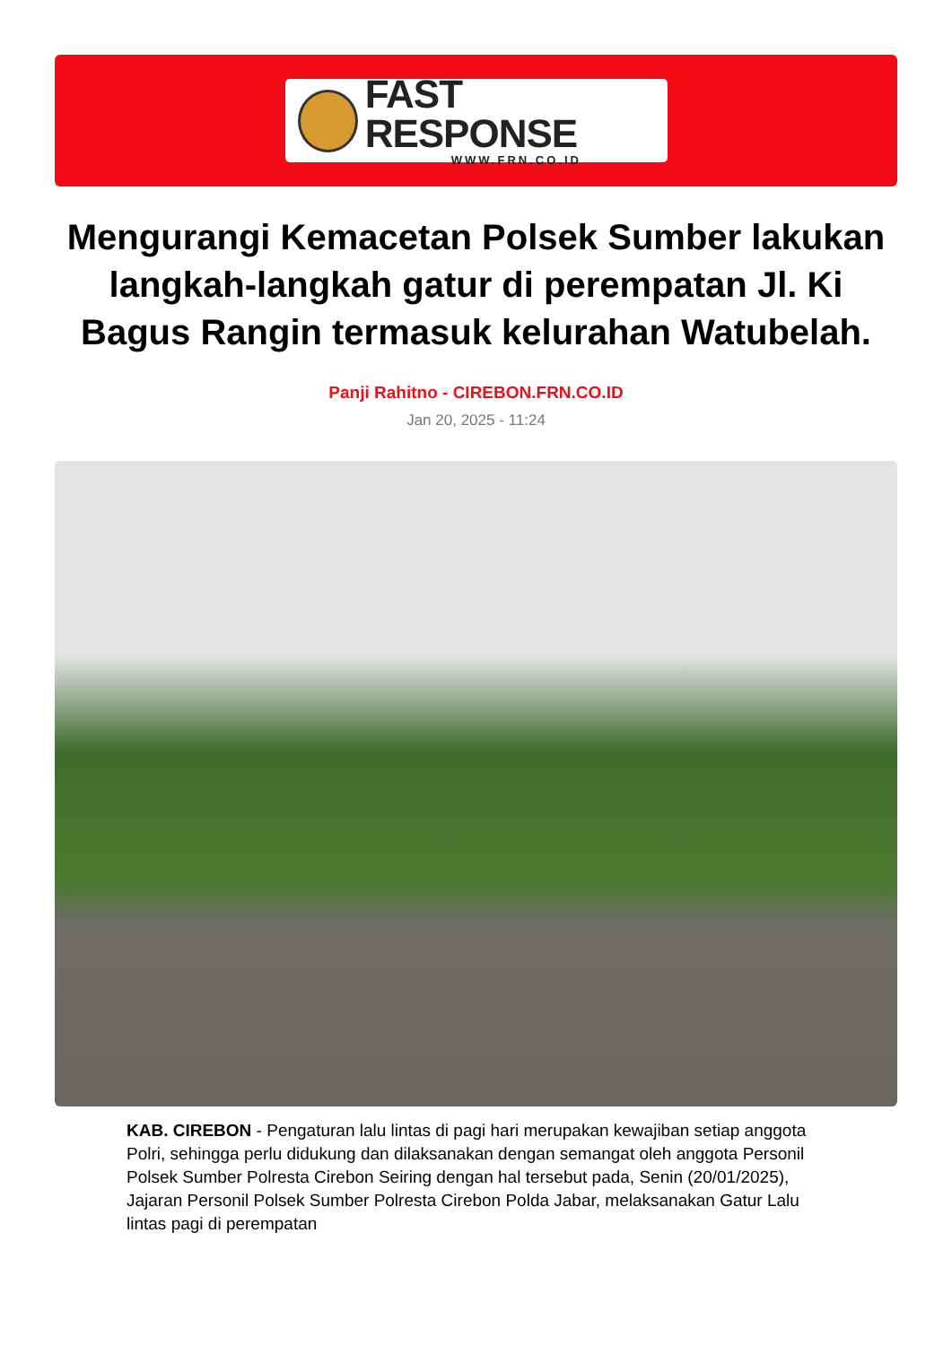FAST RESPONSE
WWW.FRN.CO.ID
Mengurangi Kemacetan Polsek Sumber lakukan langkah-langkah gatur di perempatan Jl. Ki Bagus Rangin termasuk kelurahan Watubelah.
Panji Rahitno - CIREBON.FRN.CO.ID
Jan 20, 2025 - 11:24
KAB. CIREBON - Pengaturan lalu lintas di pagi hari merupakan kewajiban setiap anggota Polri, sehingga perlu didukung dan dilaksanakan dengan semangat oleh anggota Personil Polsek Sumber Polresta Cirebon Seiring dengan hal tersebut pada, Senin (20/01/2025), Jajaran Personil Polsek Sumber Polresta Cirebon Polda Jabar, melaksanakan Gatur Lalu lintas pagi di perempatan